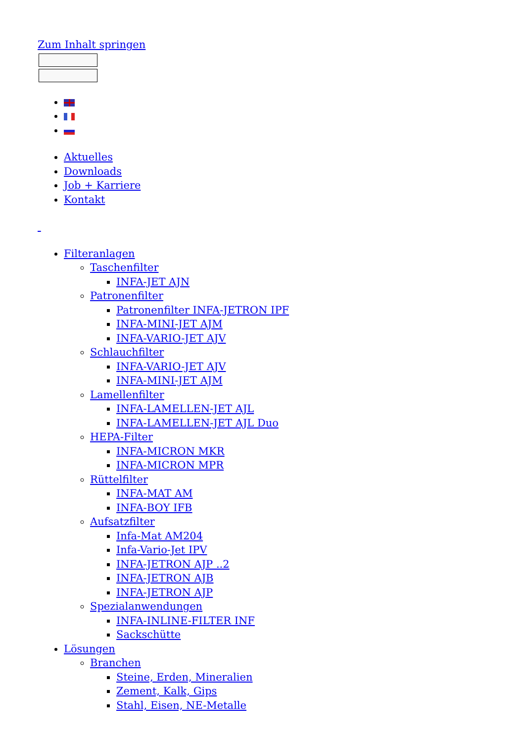Zum Inhalt springen
Aktuelles
Downloads
Job + Karriere
Kontakt
Filteranlagen
Taschenfilter
INFA-JET AJN
Patronenfilter
Patronenfilter INFA-JETRON IPF
INFA-MINI-JET AJM
INFA-VARIO-JET AJV
Schlauchfilter
INFA-VARIO-JET AJV
INFA-MINI-JET AJM
Lamellenfilter
INFA-LAMELLEN-JET AJL
INFA-LAMELLEN-JET AJL Duo
HEPA-Filter
INFA-MICRON MKR
INFA-MICRON MPR
Rüttelfilter
INFA-MAT AM
INFA-BOY IFB
Aufsatzfilter
Infa-Mat AM204
Infa-Vario-Jet IPV
INFA-JETRON AJP ..2
INFA-JETRON AJB
INFA-JETRON AJP
Spezialanwendungen
INFA-INLINE-FILTER INF
Sackschütte
Lösungen
Branchen
Steine, Erden, Mineralien
Zement, Kalk, Gips
Stahl, Eisen, NE-Metalle